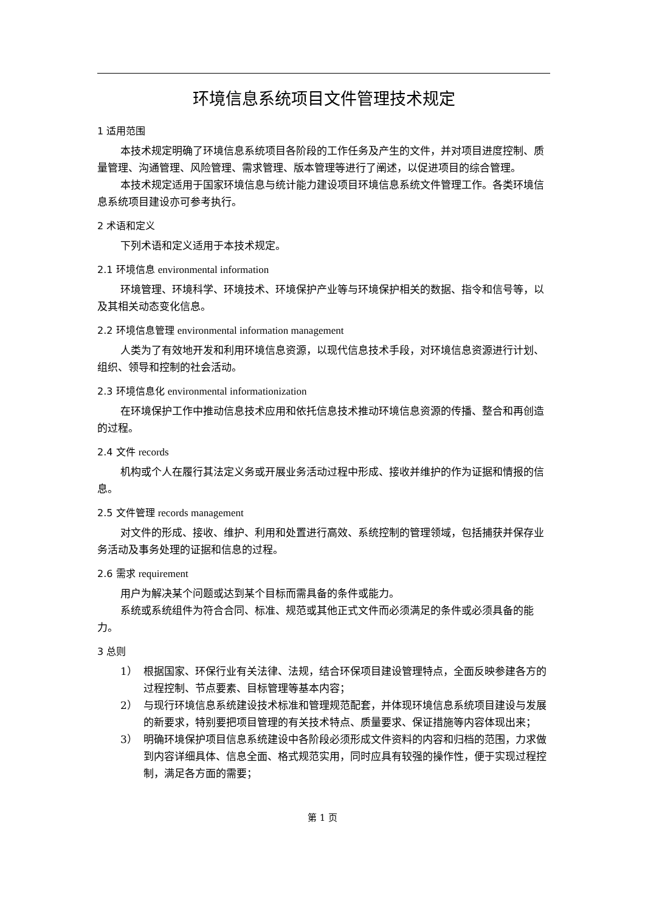环境信息系统项目文件管理技术规定
1 适用范围
本技术规定明确了环境信息系统项目各阶段的工作任务及产生的文件，并对项目进度控制、质量管理、沟通管理、风险管理、需求管理、版本管理等进行了阐述，以促进项目的综合管理。
本技术规定适用于国家环境信息与统计能力建设项目环境信息系统文件管理工作。各类环境信息系统项目建设亦可参考执行。
2 术语和定义
下列术语和定义适用于本技术规定。
2.1 环境信息 environmental information
环境管理、环境科学、环境技术、环境保护产业等与环境保护相关的数据、指令和信号等，以及其相关动态变化信息。
2.2 环境信息管理 environmental information management
人类为了有效地开发和利用环境信息资源，以现代信息技术手段，对环境信息资源进行计划、组织、领导和控制的社会活动。
2.3 环境信息化 environmental informationization
在环境保护工作中推动信息技术应用和依托信息技术推动环境信息资源的传播、整合和再创造的过程。
2.4 文件 records
机构或个人在履行其法定义务或开展业务活动过程中形成、接收并维护的作为证据和情报的信息。
2.5 文件管理 records management
对文件的形成、接收、维护、利用和处置进行高效、系统控制的管理领域，包括捕获并保存业务活动及事务处理的证据和信息的过程。
2.6 需求 requirement
用户为解决某个问题或达到某个目标而需具备的条件或能力。
系统或系统组件为符合合同、标准、规范或其他正式文件而必须满足的条件或必须具备的能力。
3 总则
1） 根据国家、环保行业有关法律、法规，结合环保项目建设管理特点，全面反映参建各方的过程控制、节点要素、目标管理等基本内容；
2） 与现行环境信息系统建设技术标准和管理规范配套，并体现环境信息系统项目建设与发展的新要求，特别要把项目管理的有关技术特点、质量要求、保证措施等内容体现出来；
3） 明确环境保护项目信息系统建设中各阶段必须形成文件资料的内容和归档的范围，力求做到内容详细具体、信息全面、格式规范实用，同时应具有较强的操作性，便于实现过程控制，满足各方面的需要；
第 1 页